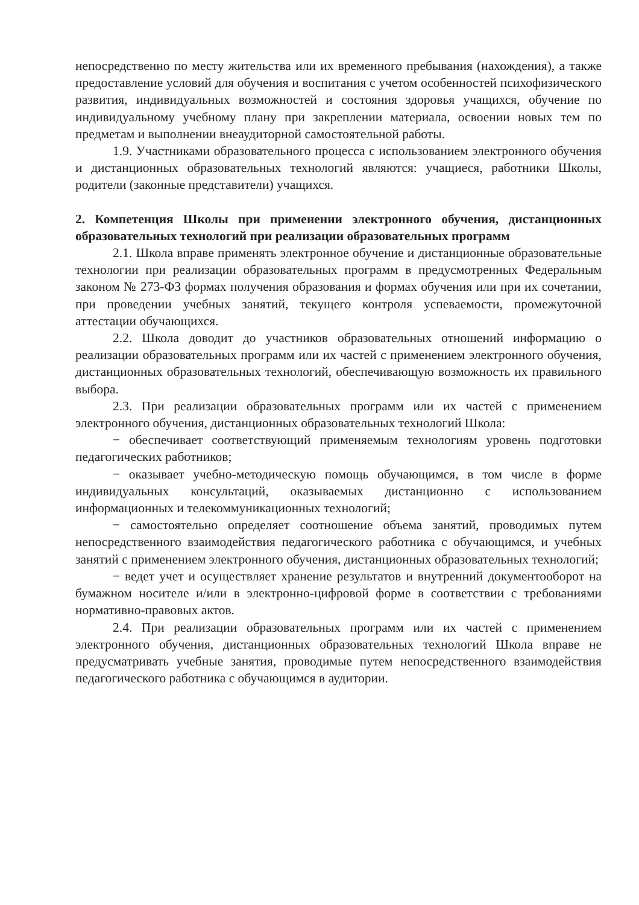непосредственно по месту жительства или их временного пребывания (нахождения), а также предоставление условий для обучения и воспитания с учетом особенностей психофизического развития, индивидуальных возможностей и состояния здоровья учащихся, обучение по индивидуальному учебному плану при закреплении материала, освоении новых тем по предметам и выполнении внеаудиторной самостоятельной работы.
1.9. Участниками образовательного процесса с использованием электронного обучения и дистанционных образовательных технологий являются: учащиеся, работники Школы, родители (законные представители) учащихся.
2. Компетенция Школы при применении электронного обучения, дистанционных образовательных технологий при реализации образовательных программ
2.1. Школа вправе применять электронное обучение и дистанционные образовательные технологии при реализации образовательных программ в предусмотренных Федеральным законом № 273-ФЗ формах получения образования и формах обучения или при их сочетании, при проведении учебных занятий, текущего контроля успеваемости, промежуточной аттестации обучающихся.
2.2. Школа доводит до участников образовательных отношений информацию о реализации образовательных программ или их частей с применением электронного обучения, дистанционных образовательных технологий, обеспечивающую возможность их правильного выбора.
2.3. При реализации образовательных программ или их частей с применением электронного обучения, дистанционных образовательных технологий Школа:
− обеспечивает соответствующий применяемым технологиям уровень подготовки педагогических работников;
− оказывает учебно-методическую помощь обучающимся, в том числе в форме индивидуальных консультаций, оказываемых дистанционно с использованием информационных и телекоммуникационных технологий;
− самостоятельно определяет соотношение объема занятий, проводимых путем непосредственного взаимодействия педагогического работника с обучающимся, и учебных занятий с применением электронного обучения, дистанционных образовательных технологий;
− ведет учет и осуществляет хранение результатов и внутренний документооборот на бумажном носителе и/или в электронно-цифровой форме в соответствии с требованиями нормативно-правовых актов.
2.4. При реализации образовательных программ или их частей с применением электронного обучения, дистанционных образовательных технологий Школа вправе не предусматривать учебные занятия, проводимые путем непосредственного взаимодействия педагогического работника с обучающимся в аудитории.